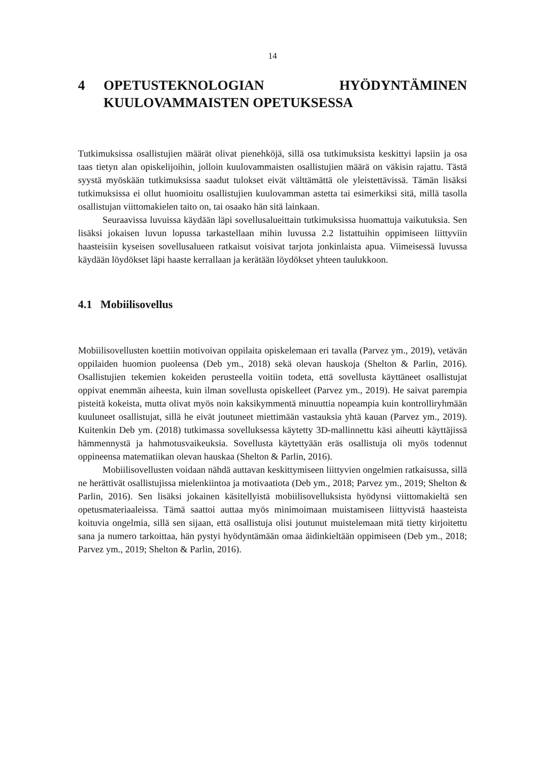14
4 OPETUSTEKNOLOGIAN HYÖDYNTÄMINEN KUULOVAMMAISTEN OPETUKSESSA
Tutkimuksissa osallistujien määrät olivat pienehköjä, sillä osa tutkimuksista keskittyi lapsiin ja osa taas tietyn alan opiskelijoihin, jolloin kuulovammaisten osallistujien määrä on väkisin rajattu. Tästä syystä myöskään tutkimuksissa saadut tulokset eivät välttämättä ole yleistettävissä. Tämän lisäksi tutkimuksissa ei ollut huomioitu osallistujien kuulovamman astetta tai esimerkiksi sitä, millä tasolla osallistujan viittomakielen taito on, tai osaako hän sitä lainkaan.
Seuraavissa luvuissa käydään läpi sovellusalueittain tutkimuksissa huomattuja vaikutuksia. Sen lisäksi jokaisen luvun lopussa tarkastellaan mihin luvussa 2.2 listattuihin oppimiseen liittyviin haasteisiin kyseisen sovellusalueen ratkaisut voisivat tarjota jonkinlaista apua. Viimeisessä luvussa käydään löydökset läpi haaste kerrallaan ja kerätään löydökset yhteen taulukkoon.
4.1 Mobiilisovellus
Mobiilisovellusten koettiin motivoivan oppilaita opiskelemaan eri tavalla (Parvez ym., 2019), vetävän oppilaiden huomion puoleensa (Deb ym., 2018) sekä olevan hauskoja (Shelton & Parlin, 2016). Osallistujien tekemien kokeiden perusteella voitiin todeta, että sovellusta käyttäneet osallistujat oppivat enemmän aiheesta, kuin ilman sovellusta opiskelleet (Parvez ym., 2019). He saivat parempia pisteitä kokeista, mutta olivat myös noin kaksikymmentä minuuttia nopeampia kuin kontrolliryhmään kuuluneet osallistujat, sillä he eivät joutuneet miettimään vastauksia yhtä kauan (Parvez ym., 2019). Kuitenkin Deb ym. (2018) tutkimassa sovelluksessa käytetty 3D-mallinnettu käsi aiheutti käyttäjissä hämmennystä ja hahmotusvaikeuksia. Sovellusta käytettyään eräs osallistuja oli myös todennut oppineensa matematiikan olevan hauskaa (Shelton & Parlin, 2016).
Mobiilisovellusten voidaan nähdä auttavan keskittymiseen liittyvien ongelmien ratkaisussa, sillä ne herättivät osallistujissa mielenkiintoa ja motivaatiota (Deb ym., 2018; Parvez ym., 2019; Shelton & Parlin, 2016). Sen lisäksi jokainen käsitellyistä mobiilisovelluksista hyödynsi viittomakieltä sen opetusmateriaaleissa. Tämä saattoi auttaa myös minimoimaan muistamiseen liittyvistä haasteista koituvia ongelmia, sillä sen sijaan, että osallistuja olisi joutunut muistelemaan mitä tietty kirjoitettu sana ja numero tarkoittaa, hän pystyi hyödyntämään omaa äidinkieltään oppimiseen (Deb ym., 2018; Parvez ym., 2019; Shelton & Parlin, 2016).